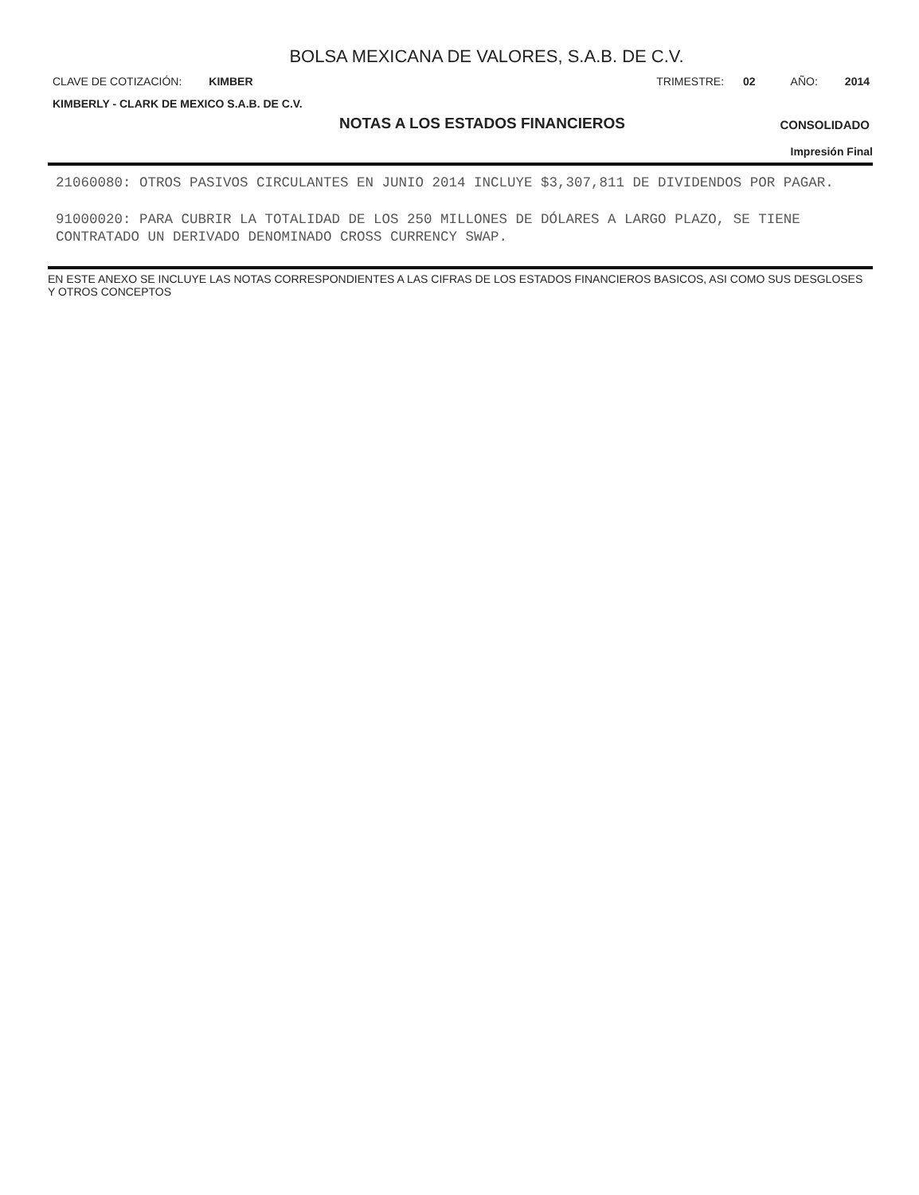BOLSA MEXICANA DE VALORES, S.A.B. DE C.V.
CLAVE DE COTIZACIÓN: KIMBER TRIMESTRE: 02 AÑO: 2014
KIMBERLY - CLARK DE MEXICO S.A.B. DE C.V.
NOTAS A LOS ESTADOS FINANCIEROS
CONSOLIDADO
Impresión Final
21060080: OTROS PASIVOS CIRCULANTES EN JUNIO 2014 INCLUYE $3,307,811 DE DIVIDENDOS POR PAGAR.
91000020: PARA CUBRIR LA TOTALIDAD DE LOS 250 MILLONES DE DÓLARES A LARGO PLAZO, SE TIENE CONTRATADO UN DERIVADO DENOMINADO CROSS CURRENCY SWAP.
EN ESTE ANEXO SE INCLUYE LAS NOTAS CORRESPONDIENTES A LAS CIFRAS DE LOS ESTADOS FINANCIEROS BASICOS, ASI COMO SUS DESGLOSES Y OTROS CONCEPTOS